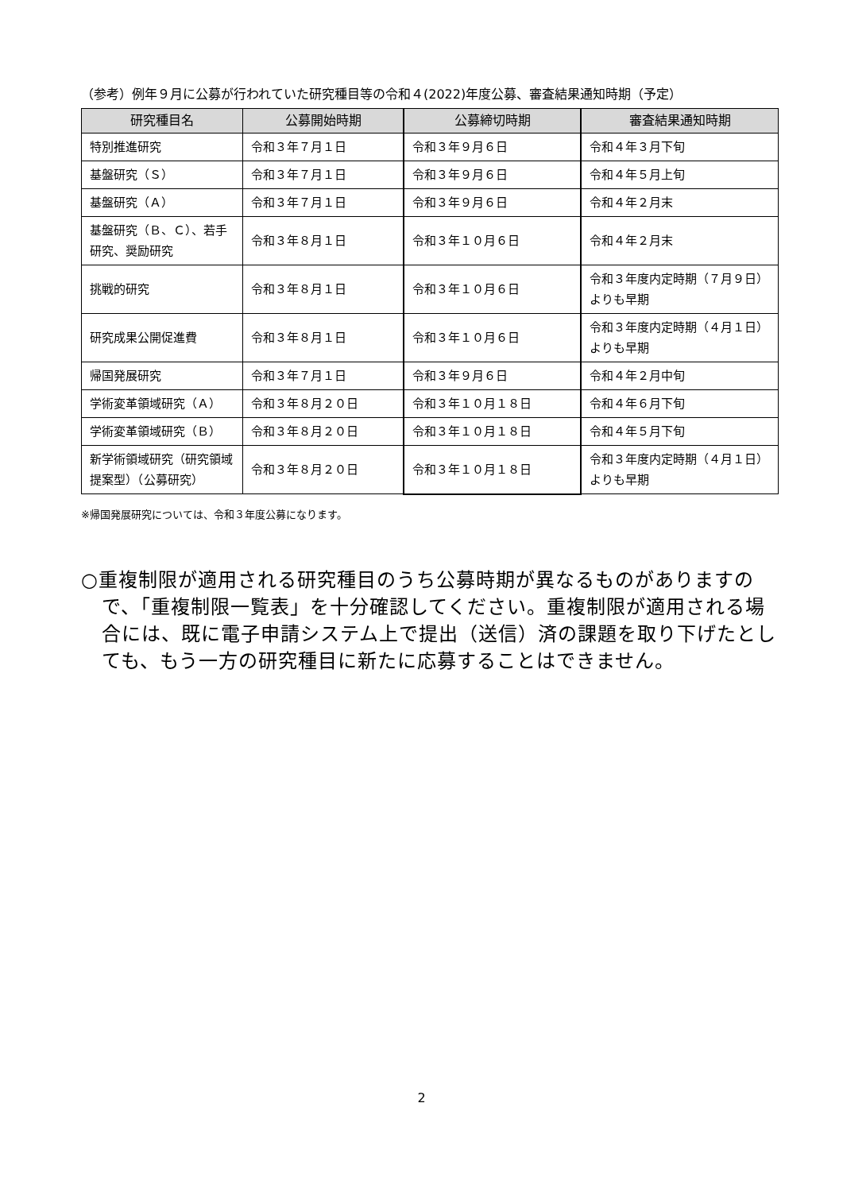（参考）例年９月に公募が行われていた研究種目等の令和４(2022)年度公募、審査結果通知時期（予定）
| 研究種目名 | 公募開始時期 | 公募締切時期 | 審査結果通知時期 |
| --- | --- | --- | --- |
| 特別推進研究 | 令和３年７月１日 | 令和３年９月６日 | 令和４年３月下旬 |
| 基盤研究（Ｓ） | 令和３年７月１日 | 令和３年９月６日 | 令和４年５月上旬 |
| 基盤研究（Ａ） | 令和３年７月１日 | 令和３年９月６日 | 令和４年２月末 |
| 基盤研究（Ｂ、Ｃ）、若手研究、奨励研究 | 令和３年８月１日 | 令和３年１０月６日 | 令和４年２月末 |
| 挑戦的研究 | 令和３年８月１日 | 令和３年１０月６日 | 令和３年度内定時期（７月９日）よりも早期 |
| 研究成果公開促進費 | 令和３年８月１日 | 令和３年１０月６日 | 令和３年度内定時期（４月１日）よりも早期 |
| 帰国発展研究 | 令和３年７月１日 | 令和３年９月６日 | 令和４年２月中旬 |
| 学術変革領域研究（Ａ） | 令和３年８月２０日 | 令和３年１０月１８日 | 令和４年６月下旬 |
| 学術変革領域研究（Ｂ） | 令和３年８月２０日 | 令和３年１０月１８日 | 令和４年５月下旬 |
| 新学術領域研究（研究領域提案型）（公募研究） | 令和３年８月２０日 | 令和３年１０月１８日 | 令和３年度内定時期（４月１日）よりも早期 |
※帰国発展研究については、令和３年度公募になります。
○重複制限が適用される研究種目のうち公募時期が異なるものがありますので、「重複制限一覧表」を十分確認してください。重複制限が適用される場合には、既に電子申請システム上で提出（送信）済の課題を取り下げたとしても、もう一方の研究種目に新たに応募することはできません。
2